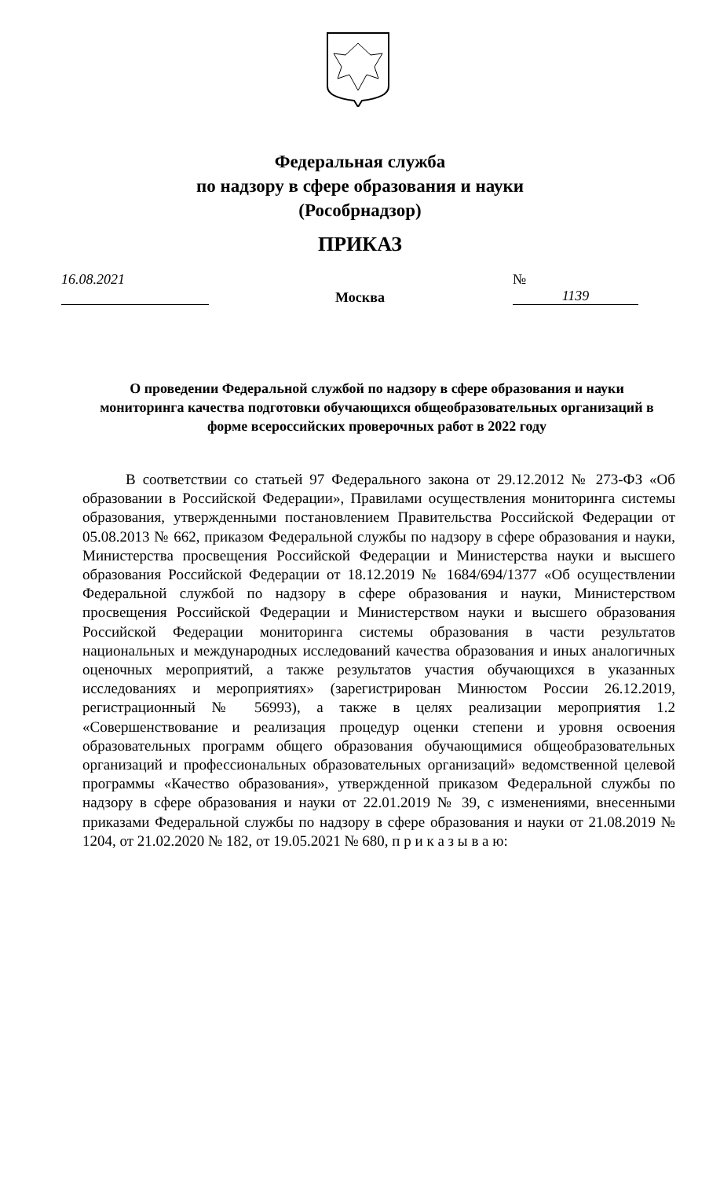Федеральная служба
по надзору в сфере образования и науки
(Рособрнадзор)
ПРИКАЗ
16.08.2021 № 1139
Москва
О проведении Федеральной службой по надзору в сфере образования и науки мониторинга качества подготовки обучающихся общеобразовательных организаций в форме всероссийских проверочных работ в 2022 году
В соответствии со статьей 97 Федерального закона от 29.12.2012 № 273-ФЗ «Об образовании в Российской Федерации», Правилами осуществления мониторинга системы образования, утвержденными постановлением Правительства Российской Федерации от 05.08.2013 № 662, приказом Федеральной службы по надзору в сфере образования и науки, Министерства просвещения Российской Федерации и Министерства науки и высшего образования Российской Федерации от 18.12.2019 № 1684/694/1377 «Об осуществлении Федеральной службой по надзору в сфере образования и науки, Министерством просвещения Российской Федерации и Министерством науки и высшего образования Российской Федерации мониторинга системы образования в части результатов национальных и международных исследований качества образования и иных аналогичных оценочных мероприятий, а также результатов участия обучающихся в указанных исследованиях и мероприятиях» (зарегистрирован Минюстом России 26.12.2019, регистрационный № 56993), а также в целях реализации мероприятия 1.2 «Совершенствование и реализация процедур оценки степени и уровня освоения образовательных программ общего образования обучающимися общеобразовательных организаций и профессиональных образовательных организаций» ведомственной целевой программы «Качество образования», утвержденной приказом Федеральной службы по надзору в сфере образования и науки от 22.01.2019 № 39, с изменениями, внесенными приказами Федеральной службы по надзору в сфере образования и науки от 21.08.2019 № 1204, от 21.02.2020 № 182, от 19.05.2021 № 680, п р и к а з ы в а ю: